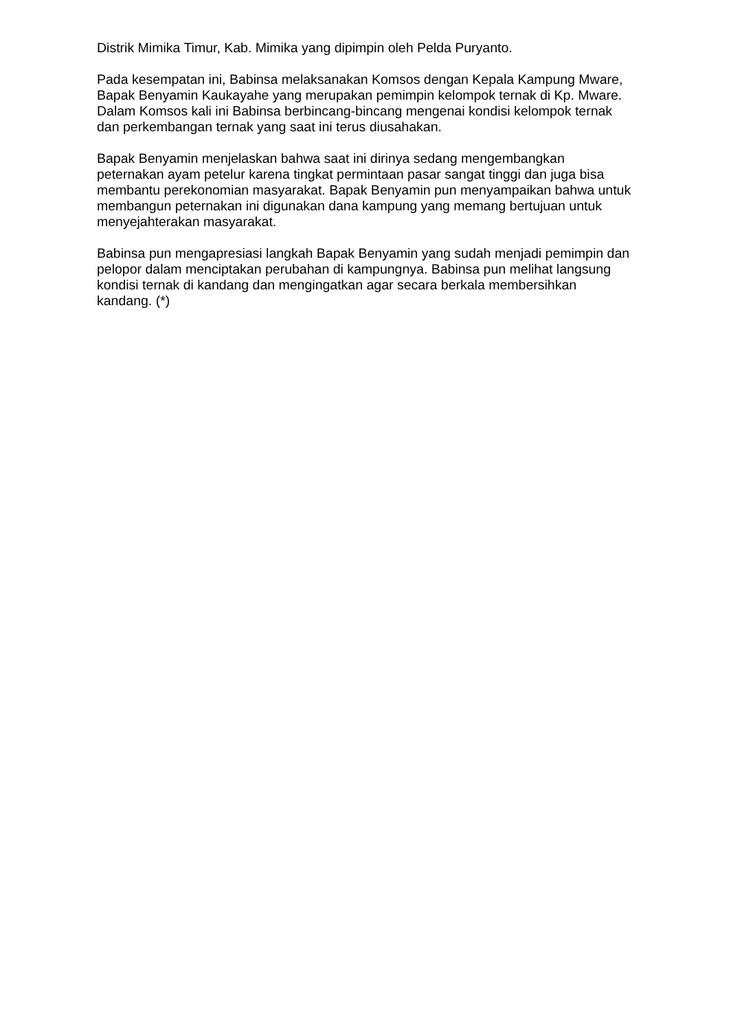Distrik Mimika Timur, Kab. Mimika yang dipimpin oleh Pelda Puryanto.
Pada kesempatan ini, Babinsa melaksanakan Komsos dengan Kepala Kampung Mware, Bapak Benyamin Kaukayahe yang merupakan pemimpin kelompok ternak di Kp. Mware. Dalam Komsos kali ini Babinsa berbincang-bincang mengenai kondisi kelompok ternak dan perkembangan ternak yang saat ini terus diusahakan.
Bapak Benyamin menjelaskan bahwa saat ini dirinya sedang mengembangkan peternakan ayam petelur karena tingkat permintaan pasar sangat tinggi dan juga bisa membantu perekonomian masyarakat. Bapak Benyamin pun menyampaikan bahwa untuk membangun peternakan ini digunakan dana kampung yang memang bertujuan untuk menyejahterakan masyarakat.
Babinsa pun mengapresiasi langkah Bapak Benyamin yang sudah menjadi pemimpin dan pelopor dalam menciptakan perubahan di kampungnya. Babinsa pun melihat langsung kondisi ternak di kandang dan mengingatkan agar secara berkala membersihkan kandang. (*)